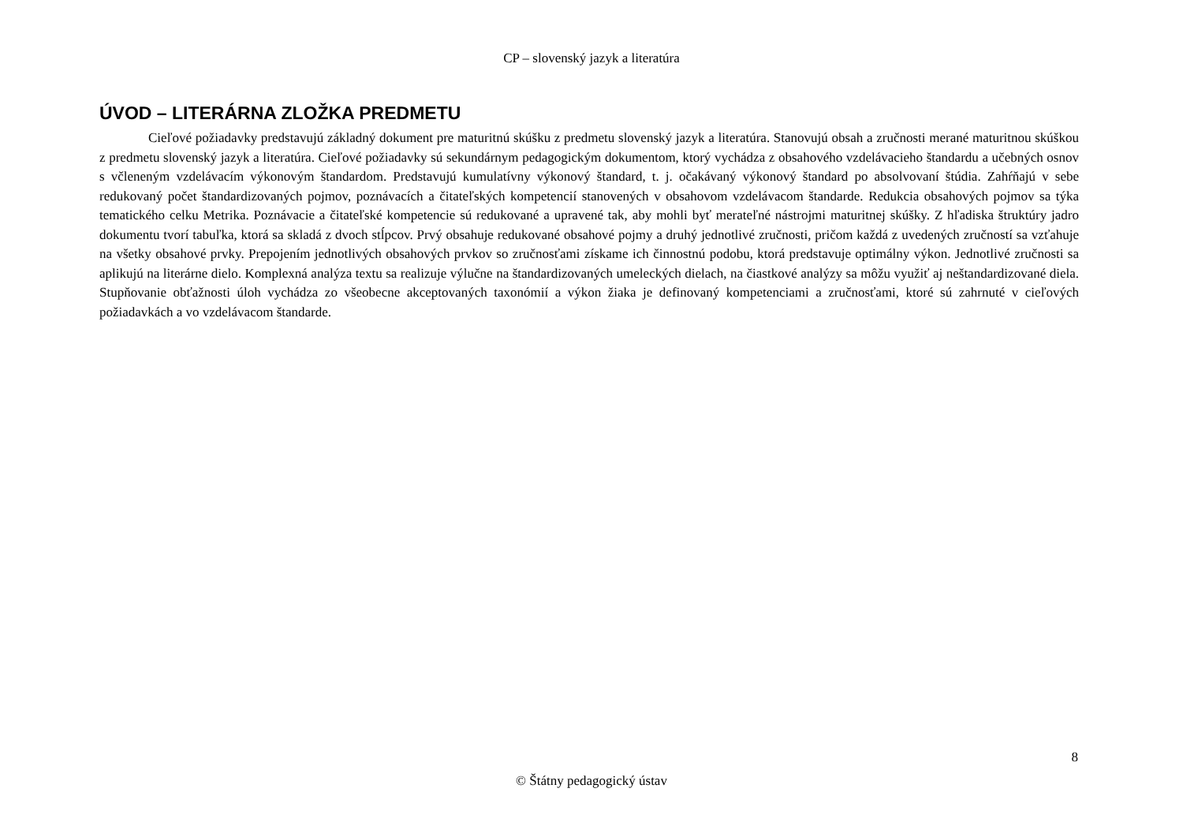CP – slovenský jazyk a literatúra
ÚVOD – LITERÁRNA ZLOŽKA PREDMETU
Cieľové požiadavky predstavujú základný dokument pre maturitnú skúšku z predmetu slovenský jazyk a literatúra. Stanovujú obsah a zručnosti merané maturitnou skúškou z predmetu slovenský jazyk a literatúra. Cieľové požiadavky sú sekundárnym pedagogickým dokumentom, ktorý vychádza z obsahového vzdelávacieho štandardu a učebných osnov s včleneným vzdelávacím výkonovým štandardom. Predstavujú kumulatívny výkonový štandard, t. j. očakávaný výkonový štandard po absolvovaní štúdia. Zahŕňajú v sebe redukovaný počet štandardizovaných pojmov, poznávacích a čitateľských kompetencií stanovených v obsahovom vzdelávacom štandarde. Redukcia obsahových pojmov sa týka tematického celku Metrika. Poznávacie a čitateľské kompetencie sú redukované a upravené tak, aby mohli byť merateľné nástrojmi maturitnej skúšky. Z hľadiska štruktúry jadro dokumentu tvorí tabuľka, ktorá sa skladá z dvoch stĺpcov. Prvý obsahuje redukované obsahové pojmy a druhý jednotlivé zručnosti, pričom každá z uvedených zručností sa vzťahuje na všetky obsahové prvky. Prepojením jednotlivých obsahových prvkov so zručnosťami získame ich činnostnú podobu, ktorá predstavuje optimálny výkon. Jednotlivé zručnosti sa aplikujú na literárne dielo. Komplexná analýza textu sa realizuje výlučne na štandardizovaných umeleckých dielach, na čiastkové analýzy sa môžu využiť aj neštandardizované diela. Stupňovanie obťažnosti úloh vychádza zo všeobecne akceptovaných taxonómií a výkon žiaka je definovaný kompetenciami a zručnosťami, ktoré sú zahrnuté v cieľových požiadavkách a vo vzdelávacom štandarde.
8
© Štátny pedagogický ústav